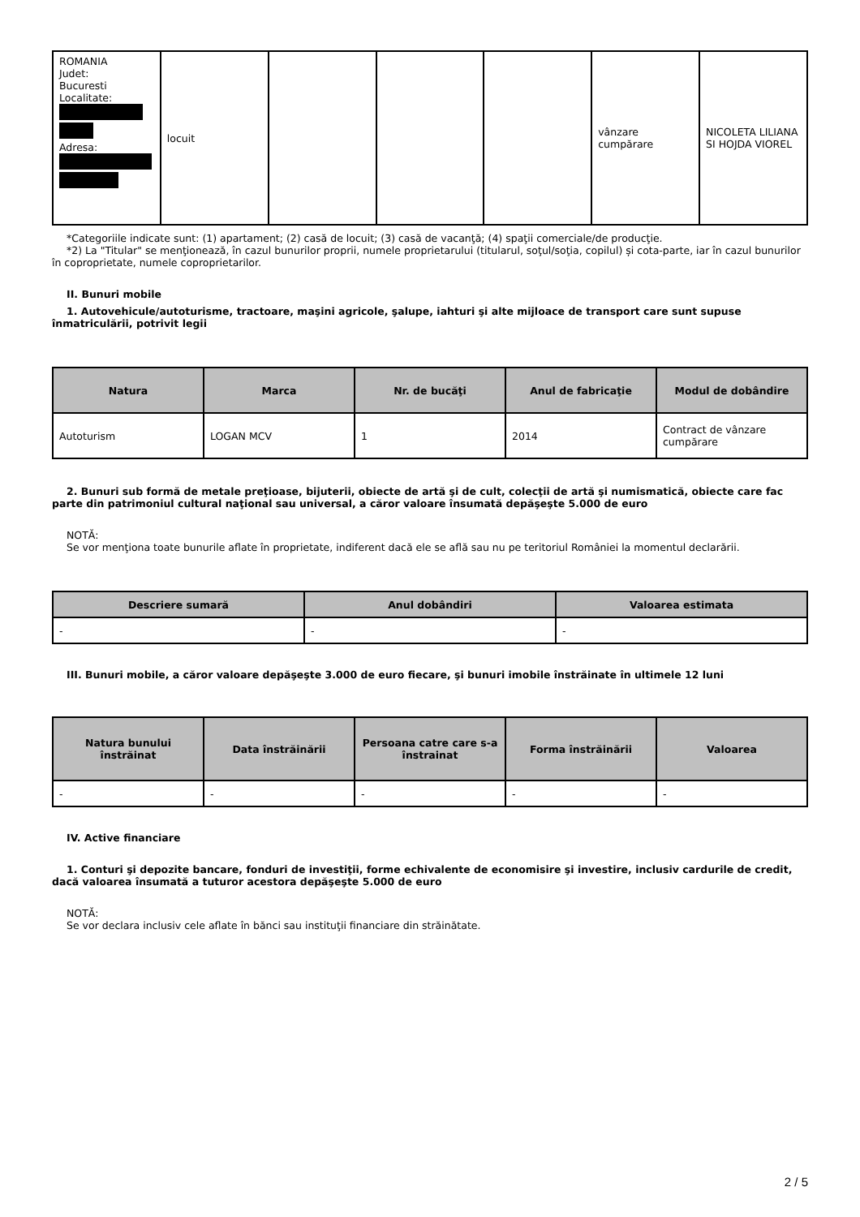| ROMANIA Judet: Bucuresti Localitate: Adresa: | locuit | | | | vânzare cumpărare | NICOLETA LILIANA SI HOJDA VIOREL |
*Categoriile indicate sunt: (1) apartament; (2) casă de locuit; (3) casă de vacanţă; (4) spaţii comerciale/de producţie.
*2) La "Titular" se menţionează, în cazul bunurilor proprii, numele proprietarului (titularul, soţul/soţia, copilul) și cota-parte, iar în cazul bunurilor în coproprietate, numele coproprietarilor.
II. Bunuri mobile
1. Autovehicule/autoturisme, tractoare, maşini agricole, şalupe, iahturi şi alte mijloace de transport care sunt supuse înmatriculării, potrivit legii
| Natura | Marca | Nr. de bucăţi | Anul de fabricaţie | Modul de dobândire |
| --- | --- | --- | --- | --- |
| Autoturism | LOGAN MCV | 1 | 2014 | Contract de vânzare cumpărare |
2. Bunuri sub formă de metale preţioase, bijuterii, obiecte de artă şi de cult, colecţii de artă şi numismatică, obiecte care fac parte din patrimoniul cultural naţional sau universal, a căror valoare însumată depăşeşte 5.000 de euro
NOTĂ:
Se vor menţiona toate bunurile aflate în proprietate, indiferent dacă ele se află sau nu pe teritoriul României la momentul declarării.
| Descriere sumară | Anul dobândiri | Valoarea estimata |
| --- | --- | --- |
| - | - | - |
III. Bunuri mobile, a căror valoare depăşeşte 3.000 de euro fiecare, şi bunuri imobile înstrăinate în ultimele 12 luni
| Natura bunului înstrăinat | Data înstrăinării | Persoana catre care s-a înstrainat | Forma înstrăinării | Valoarea |
| --- | --- | --- | --- | --- |
| - | - | - | - | - |
IV. Active financiare
1. Conturi şi depozite bancare, fonduri de investiţii, forme echivalente de economisire şi investire, inclusiv cardurile de credit, dacă valoarea însumată a tuturor acestora depăşeşte 5.000 de euro
NOTĂ:
Se vor declara inclusiv cele aflate în bănci sau instituţii financiare din străinătate.
2 / 5